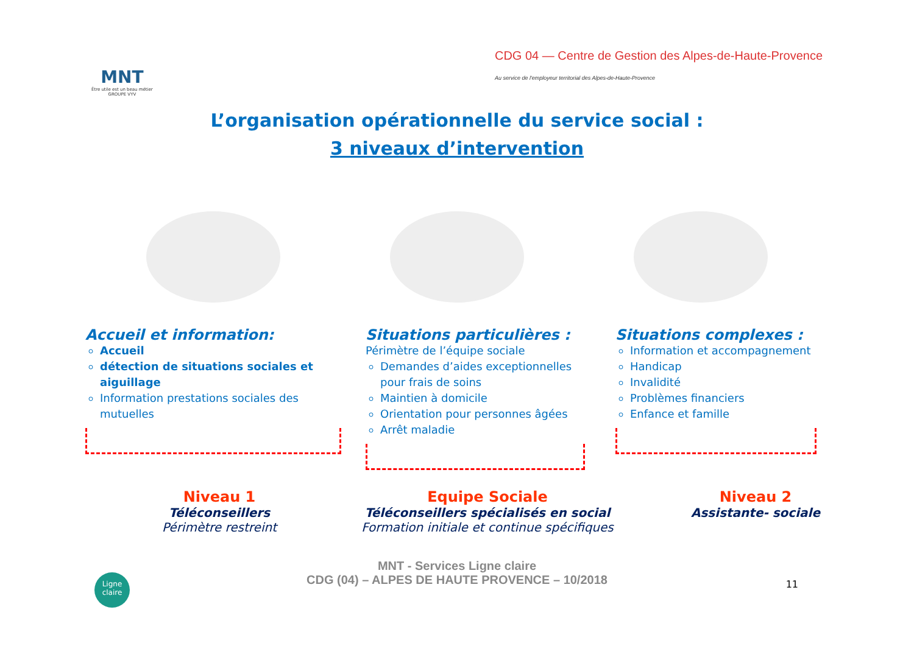MNT
Être utile est un beau métier
GROUPE VYV
CDG 04 — Centre de Gestion des Alpes-de-Haute-Provence
Au service de l'employeur territorial des Alpes-de-Haute-Provence
L’organisation opérationnelle du service social :
3 niveaux d’intervention
Accueil et information:
Accueil
détection de situations sociales et aiguillage
Information prestations sociales des mutuelles
Situations particulières :
Périmètre de l’équipe sociale
Demandes d’aides exceptionnelles pour frais de soins
Maintien à domicile
Orientation pour personnes âgées
Arrêt maladie
Situations complexes :
Information et accompagnement
Handicap
Invalidité
Problèmes financiers
Enfance et famille
Niveau 1
Téléconseillers
Périmètre restreint
Equipe Sociale
Téléconseillers spécialisés en social
Formation initiale et continue spécifiques
Niveau 2
Assistante- sociale
MNT - Services Ligne claire
CDG (04) – ALPES DE HAUTE PROVENCE – 10/2018
11
Ligne claire